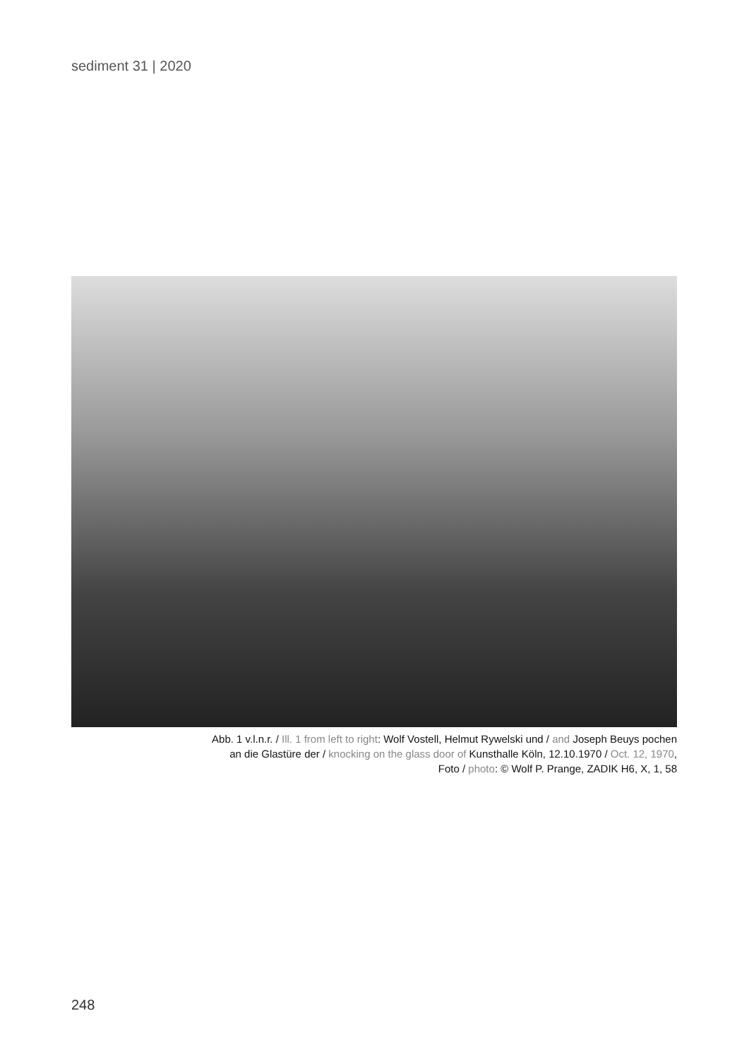sediment 31 | 2020
Abb. 1 v.l.n.r. / Ill. 1 from left to right: Wolf Vostell, Helmut Rywelski und / and Joseph Beuys pochen
an die Glastüre der / knocking on the glass door of Kunsthalle Köln, 12.10.1970 / Oct. 12, 1970,
Foto / photo: © Wolf P. Prange, ZADIK H6, X, 1, 58
248